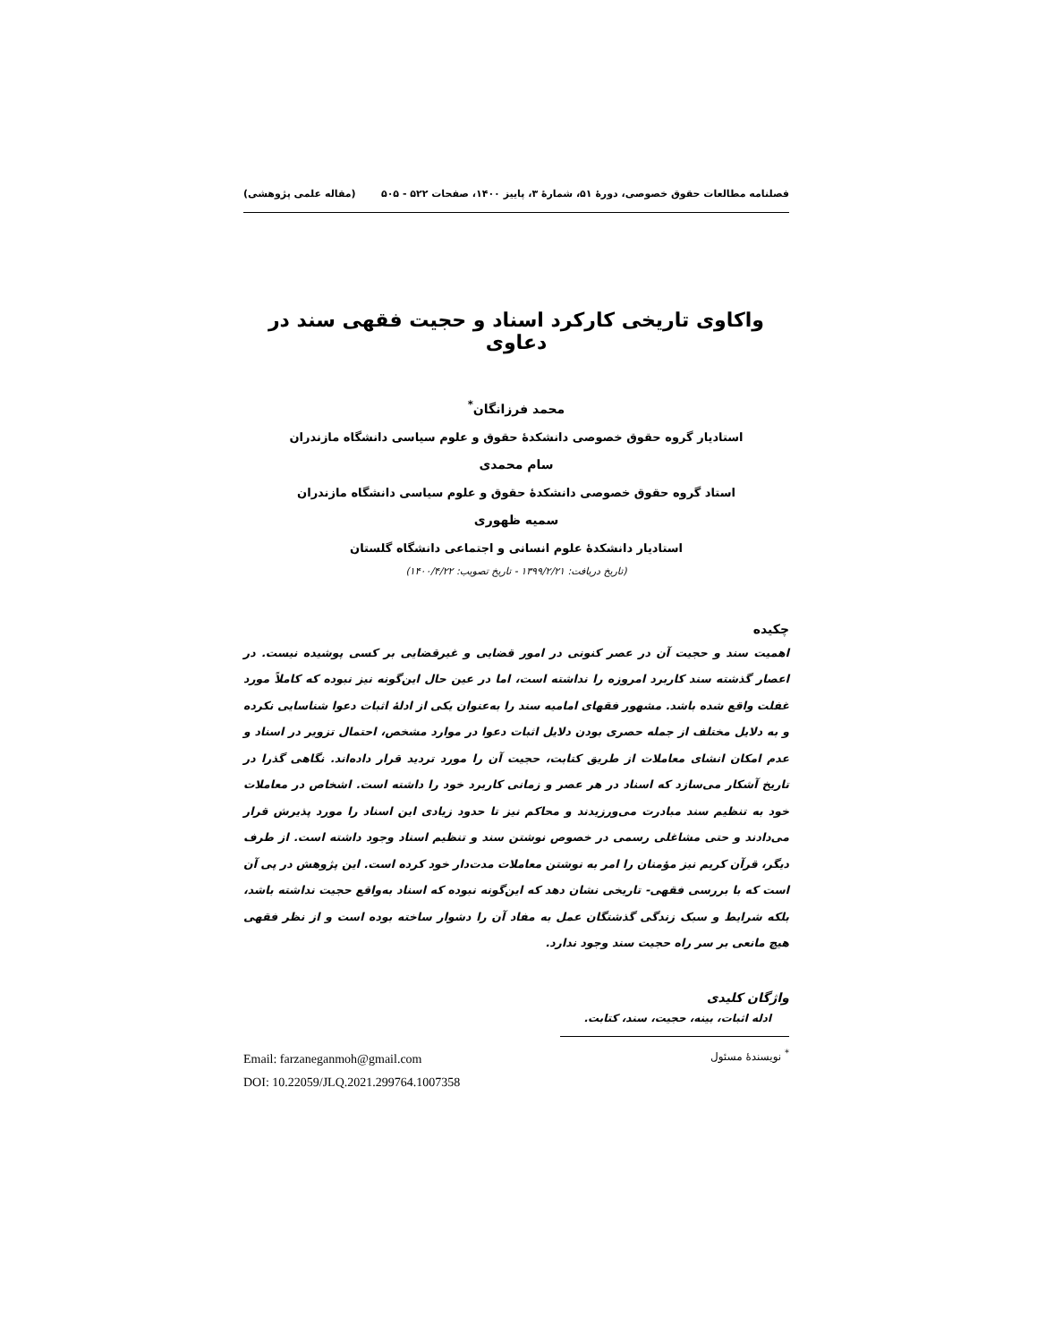فصلنامه مطالعات حقوق خصوصی، دورۀ ۵۱، شمارۀ ۳، پاییز ۱۴۰۰، صفحات ۵۲۲ - ۵۰۵ (مقاله علمی پژوهشی)
واکاوی تاریخی کارکرد اسناد و حجیت فقهی سند در دعاوی
محمد فرزانگان<sup>*</sup>
استادیار گروه حقوق خصوصی دانشکدۀ حقوق و علوم سیاسی دانشگاه مازندران
سام محمدی
استاد گروه حقوق خصوصی دانشکدۀ حقوق و علوم سیاسی دانشگاه مازندران
سمیه ظهوری
استادیار دانشکدۀ علوم انسانی و اجتماعی دانشگاه گلستان
(تاریخ دریافت: ۱۳۹۹/۲/۲۱ - تاریخ تصویب: ۱۴۰۰/۴/۲۲)
چکیده
اهمیت سند و حجیت آن در عصر کنونی در امور قضایی و غیرقضایی بر کسی پوشیده نیست. در اعصار گذشته سند کاربرد امروزه را نداشته است، اما در عین حال این‌گونه نیز نبوده که کاملاً مورد غفلت واقع شده باشد. مشهور فقهای امامیه سند را به‌عنوان یکی از ادلۀ اثبات دعوا شناسایی نکرده و به دلایل مختلف از جمله حصری بودن دلایل اثبات دعوا در موارد مشخص، احتمال تزویر در اسناد و عدم امکان انشای معاملات از طریق کتابت، حجیت آن را مورد تردید قرار داده‌اند. نگاهی گذرا در تاریخ آشکار می‌سازد که اسناد در هر عصر و زمانی کاربرد خود را داشته است. اشخاص در معاملات خود به تنظیم سند مبادرت می‌ورزیدند و محاکم نیز تا حدود زیادی این اسناد را مورد پذیرش قرار می‌دادند و حتی مشاغلی رسمی در خصوص نوشتن سند و تنظیم اسناد وجود داشته است. از طرف دیگر، قرآن کریم نیز مؤمنان را امر به نوشتن معاملات مدت‌دار خود کرده است. این پژوهش در پی آن است که با بررسی فقهی- تاریخی نشان دهد که این‌گونه نبوده که اسناد به‌واقع حجیت نداشته باشد، بلکه شرایط و سبک زندگی گذشتگان عمل به مفاد آن را دشوار ساخته بوده است و از نظر فقهی هیچ مانعی بر سر راه حجیت سند وجود ندارد.
واژگان کلیدی
ادله اثبات، بینه، حجیت، سند، کتابت.
<sup>*</sup> نویسندۀ مسئول
Email: farzaneganmoh@gmail.com
DOI: 10.22059/JLQ.2021.299764.1007358